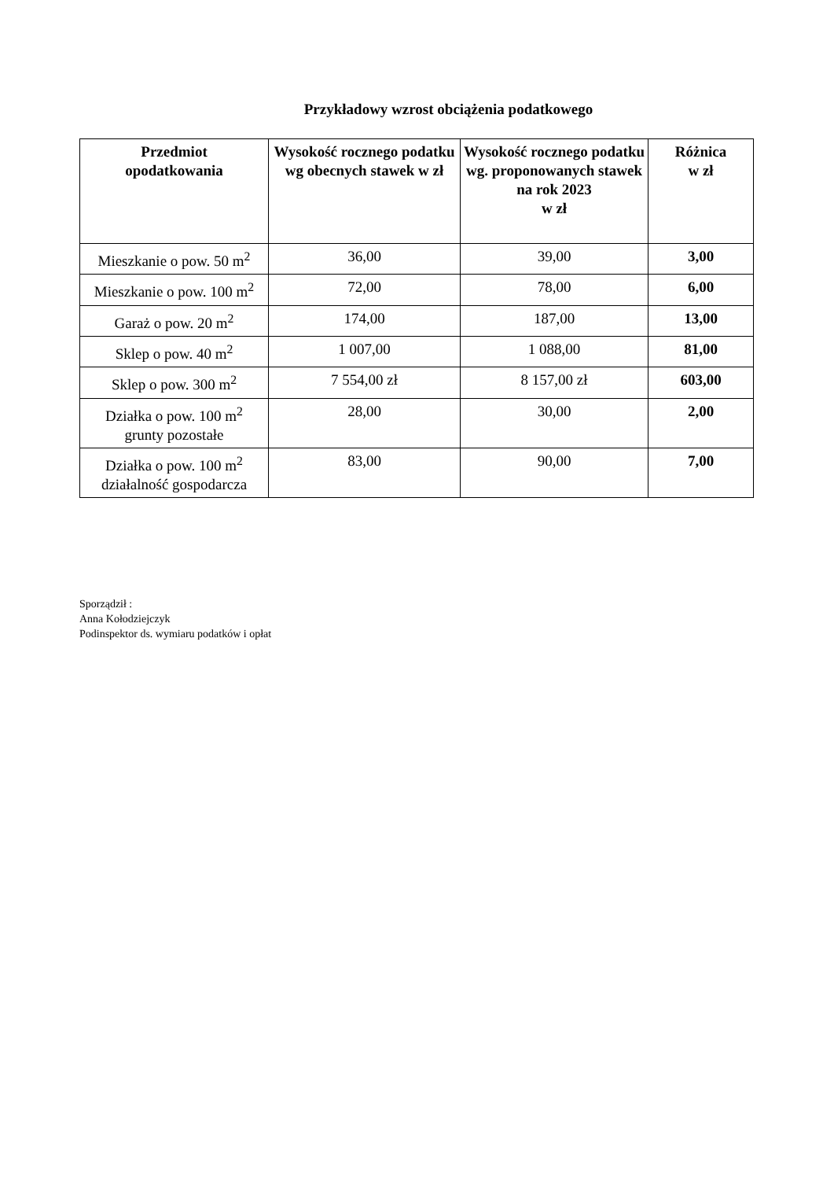Przykładowy wzrost obciążenia podatkowego
| Przedmiot opodatkowania | Wysokość rocznego podatku wg obecnych stawek w zł | Wysokość rocznego podatku wg. proponowanych stawek na rok 2023 w zł | Różnica w zł |
| --- | --- | --- | --- |
| Mieszkanie o pow. 50 m<sup>2</sup> | 36,00 | 39,00 | 3,00 |
| Mieszkanie o pow. 100 m<sup>2</sup> | 72,00 | 78,00 | 6,00 |
| Garaż o pow. 20 m<sup>2</sup> | 174,00 | 187,00 | 13,00 |
| Sklep o pow. 40 m<sup>2</sup> | 1 007,00 | 1 088,00 | 81,00 |
| Sklep o pow. 300 m<sup>2</sup> | 7 554,00 zł | 8 157,00 zł | 603,00 |
| Działka o pow. 100 m<sup>2</sup> grunty pozostałe | 28,00 | 30,00 | 2,00 |
| Działka o pow. 100 m<sup>2</sup> działalność gospodarcza | 83,00 | 90,00 | 7,00 |
Sporządził :
Anna Kołodziejczyk
Podinspektor ds. wymiaru podatków i opłat